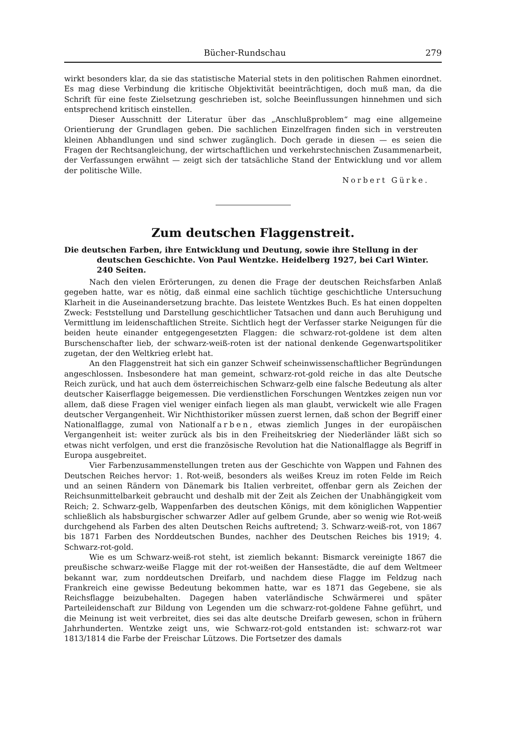Bücher-Rundschau 279
wirkt besonders klar, da sie das statistische Material stets in den politischen Rahmen einordnet. Es mag diese Verbindung die kritische Objektivität beeinträchtigen, doch muß man, da die Schrift für eine feste Zielsetzung geschrieben ist, solche Beeinflussungen hinnehmen und sich entsprechend kritisch einstellen.
Dieser Ausschnitt der Literatur über das „Anschlußproblem“ mag eine allgemeine Orientierung der Grundlagen geben. Die sachlichen Einzelfragen finden sich in verstreuten kleinen Abhandlungen und sind schwer zugänglich. Doch gerade in diesen — es seien die Fragen der Rechtsangleichung, der wirtschaftlichen und verkehrstechnischen Zusammenarbeit, der Verfassungen erwähnt — zeigt sich der tatsächliche Stand der Entwicklung und vor allem der politische Wille.
Norbert Gürke.
Zum deutschen Flaggenstreit.
Die deutschen Farben, ihre Entwicklung und Deutung, sowie ihre Stellung in der deutschen Geschichte. Von Paul Wentzke. Heidelberg 1927, bei Carl Winter. 240 Seiten.
Nach den vielen Erörterungen, zu denen die Frage der deutschen Reichsfarben Anlaß gegeben hatte, war es nötig, daß einmal eine sachlich tüchtige geschichtliche Untersuchung Klarheit in die Auseinandersetzung brachte. Das leistete Wentzkes Buch. Es hat einen doppelten Zweck: Feststellung und Darstellung geschichtlicher Tatsachen und dann auch Beruhigung und Vermittlung im leidenschaftlichen Streite. Sichtlich hegt der Verfasser starke Neigungen für die beiden heute einander entgegengesetzten Flaggen: die schwarz-rot-goldene ist dem alten Burschenschafter lieb, der schwarz-weiß-roten ist der national denkende Gegenwartspolitiker zugetan, der den Weltkrieg erlebt hat.
An den Flaggenstreit hat sich ein ganzer Schweif scheinwissenschaftlicher Begründungen angeschlossen. Insbesondere hat man gemeint, schwarz-rot-gold reiche in das alte Deutsche Reich zurück, und hat auch dem österreichischen Schwarz-gelb eine falsche Bedeutung als alter deutscher Kaiserflagge beigemessen. Die verdienstlichen Forschungen Wentzkes zeigen nun vor allem, daß diese Fragen viel weniger einfach liegen als man glaubt, verwickelt wie alle Fragen deutscher Vergangenheit. Wir Nichthistoriker müssen zuerst lernen, daß schon der Begriff einer Nationalflagge, zumal von Nationalfarben, etwas ziemlich Junges in der europäischen Vergangenheit ist: weiter zurück als bis in den Freiheitskrieg der Niederländer läßt sich so etwas nicht verfolgen, und erst die französische Revolution hat die Nationalflagge als Begriff in Europa ausgebreitet.
Vier Farbenzusammenstellungen treten aus der Geschichte von Wappen und Fahnen des Deutschen Reiches hervor: 1. Rot-weiß, besonders als weißes Kreuz im roten Felde im Reich und an seinen Rändern von Dänemark bis Italien verbreitet, offenbar gern als Zeichen der Reichsunmittelbarkeit gebraucht und deshalb mit der Zeit als Zeichen der Unabhängigkeit vom Reich; 2. Schwarz-gelb, Wappenfarben des deutschen Königs, mit dem königlichen Wappentier schließlich als habsburgischer schwarzer Adler auf gelbem Grunde, aber so wenig wie Rot-weiß durchgehend als Farben des alten Deutschen Reichs auftretend; 3. Schwarz-weiß-rot, von 1867 bis 1871 Farben des Norddeutschen Bundes, nachher des Deutschen Reiches bis 1919; 4. Schwarz-rot-gold.
Wie es um Schwarz-weiß-rot steht, ist ziemlich bekannt: Bismarck vereinigte 1867 die preußische schwarz-weiße Flagge mit der rot-weißen der Hansestädte, die auf dem Weltmeer bekannt war, zum norddeutschen Dreifarb, und nachdem diese Flagge im Feldzug nach Frankreich eine gewisse Bedeutung bekommen hatte, war es 1871 das Gegebene, sie als Reichsflagge beizubehalten. Dagegen haben vaterländische Schwärmerei und später Parteileidenschaft zur Bildung von Legenden um die schwarz-rot-goldene Fahne geführt, und die Meinung ist weit verbreitet, dies sei das alte deutsche Dreifarb gewesen, schon in frühern Jahrhunderten. Wentzke zeigt uns, wie Schwarz-rot-gold entstanden ist: schwarz-rot war 1813/1814 die Farbe der Freischar Lützows. Die Fortsetzer des damals